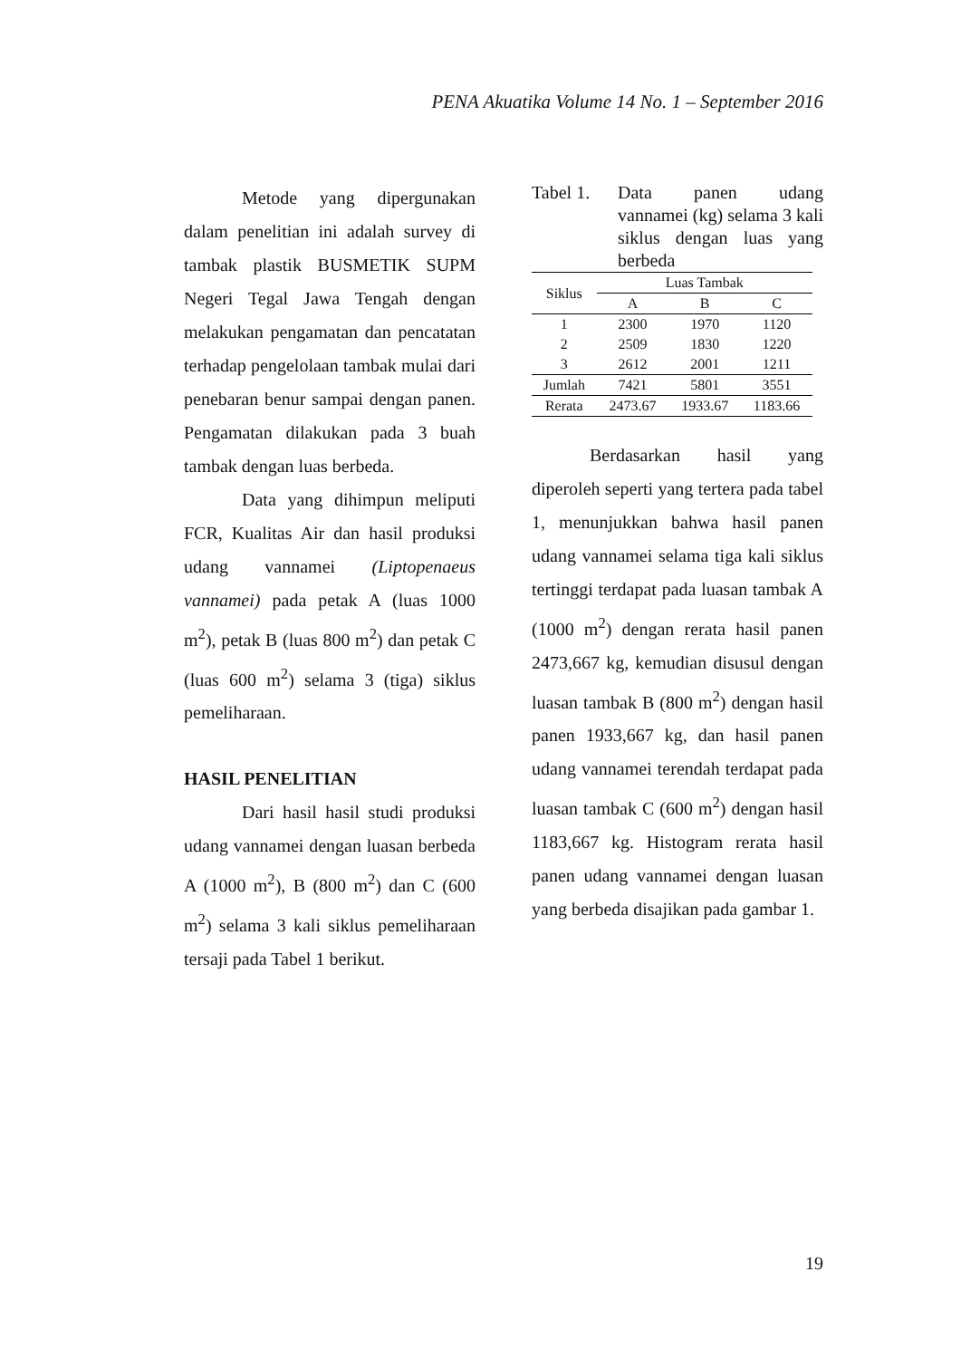PENA Akuatika Volume 14 No. 1 – September 2016
Metode yang dipergunakan dalam penelitian ini adalah survey di tambak plastik BUSMETIK SUPM Negeri Tegal Jawa Tengah dengan melakukan pengamatan dan pencatatan terhadap pengelolaan tambak mulai dari penebaran benur sampai dengan panen. Pengamatan dilakukan pada 3 buah tambak dengan luas berbeda.
Data yang dihimpun meliputi FCR, Kualitas Air dan hasil produksi udang vannamei (Liptopenaeus vannamei) pada petak A (luas 1000 m<sup>2</sup>), petak B (luas 800 m<sup>2</sup>) dan petak C (luas 600 m<sup>2</sup>) selama 3 (tiga) siklus pemeliharaan.
HASIL PENELITIAN
Dari hasil hasil studi produksi udang vannamei dengan luasan berbeda A (1000 m<sup>2</sup>), B (800 m<sup>2</sup>) dan C (600 m<sup>2</sup>) selama 3 kali siklus pemeliharaan tersaji pada Tabel 1 berikut.
Tabel 1. Data panen udang vannamei (kg) selama 3 kali siklus dengan luas yang berbeda
| Siklus | Luas Tambak | | |
| --- | --- | --- | --- |
| | A | B | C |
| 1 | 2300 | 1970 | 1120 |
| 2 | 2509 | 1830 | 1220 |
| 3 | 2612 | 2001 | 1211 |
| Jumlah | 7421 | 5801 | 3551 |
| Rerata | 2473.67 | 1933.67 | 1183.66 |
Berdasarkan hasil yang diperoleh seperti yang tertera pada tabel 1, menunjukkan bahwa hasil panen udang vannamei selama tiga kali siklus tertinggi terdapat pada luasan tambak A (1000 m<sup>2</sup>) dengan rerata hasil panen 2473,667 kg, kemudian disusul dengan luasan tambak B (800 m<sup>2</sup>) dengan hasil panen 1933,667 kg, dan hasil panen udang vannamei terendah terdapat pada luasan tambak C (600 m<sup>2</sup>) dengan hasil 1183,667 kg. Histogram rerata hasil panen udang vannamei dengan luasan yang berbeda disajikan pada gambar 1.
19